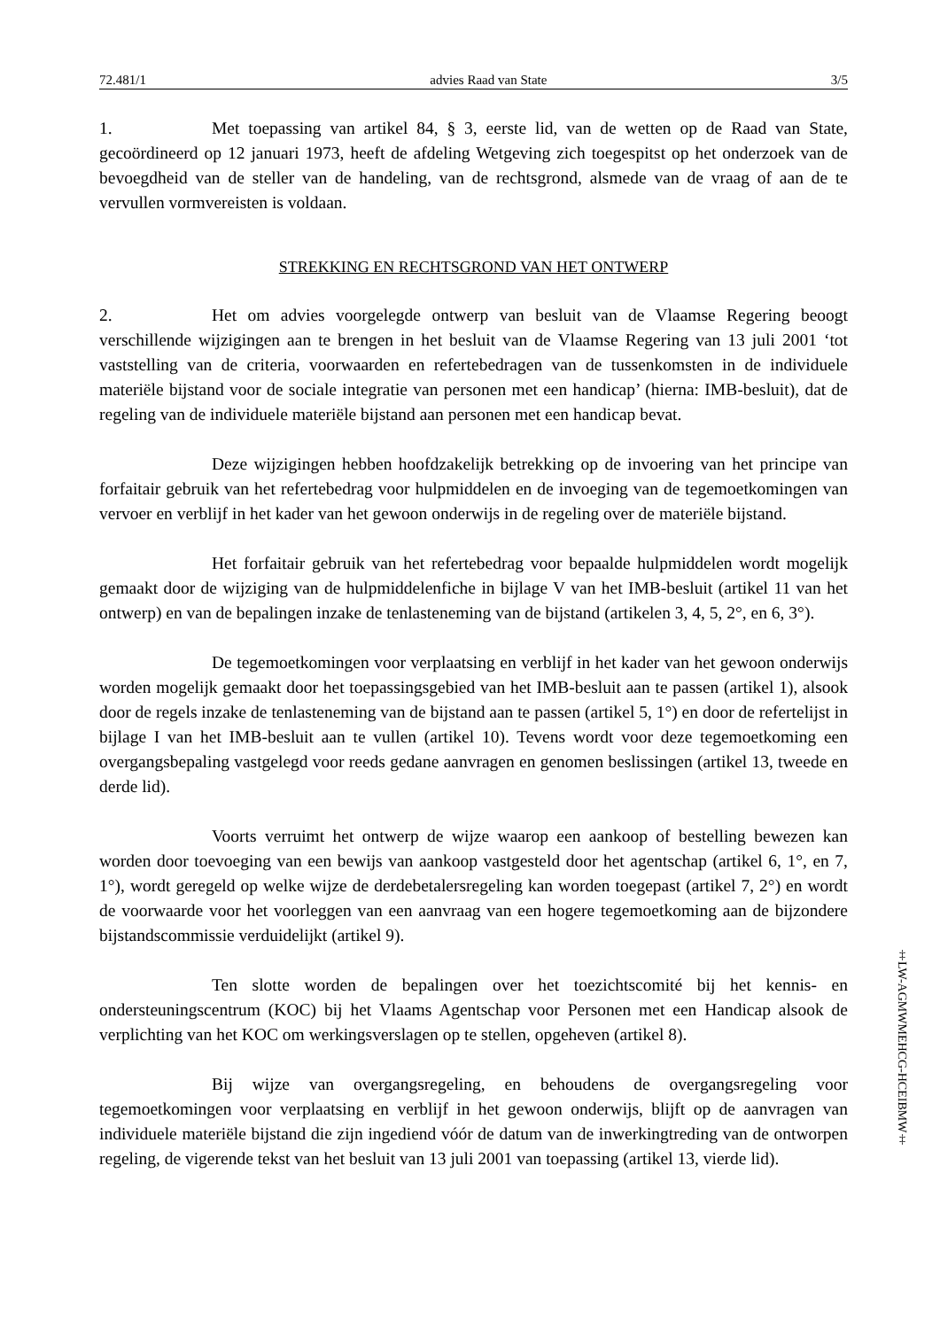72.481/1 advies Raad van State 3/5
1. Met toepassing van artikel 84, § 3, eerste lid, van de wetten op de Raad van State, gecoördineerd op 12 januari 1973, heeft de afdeling Wetgeving zich toegespitst op het onderzoek van de bevoegdheid van de steller van de handeling, van de rechtsgrond, alsmede van de vraag of aan de te vervullen vormvereisten is voldaan.
STREKKING EN RECHTSGROND VAN HET ONTWERP
2. Het om advies voorgelegde ontwerp van besluit van de Vlaamse Regering beoogt verschillende wijzigingen aan te brengen in het besluit van de Vlaamse Regering van 13 juli 2001 ‘tot vaststelling van de criteria, voorwaarden en refertebedragen van de tussenkomsten in de individuele materiële bijstand voor de sociale integratie van personen met een handicap’ (hierna: IMB-besluit), dat de regeling van de individuele materiële bijstand aan personen met een handicap bevat.
Deze wijzigingen hebben hoofdzakelijk betrekking op de invoering van het principe van forfaitair gebruik van het refertebedrag voor hulpmiddelen en de invoeging van de tegemoetkomingen van vervoer en verblijf in het kader van het gewoon onderwijs in de regeling over de materiële bijstand.
Het forfaitair gebruik van het refertebedrag voor bepaalde hulpmiddelen wordt mogelijk gemaakt door de wijziging van de hulpmiddelenfiche in bijlage V van het IMB-besluit (artikel 11 van het ontwerp) en van de bepalingen inzake de tenlasteneming van de bijstand (artikelen 3, 4, 5, 2°, en 6, 3°).
De tegemoetkomingen voor verplaatsing en verblijf in het kader van het gewoon onderwijs worden mogelijk gemaakt door het toepassingsgebied van het IMB-besluit aan te passen (artikel 1), alsook door de regels inzake de tenlasteneming van de bijstand aan te passen (artikel 5, 1°) en door de refertelijst in bijlage I van het IMB-besluit aan te vullen (artikel 10). Tevens wordt voor deze tegemoetkoming een overgangsbepaling vastgelegd voor reeds gedane aanvragen en genomen beslissingen (artikel 13, tweede en derde lid).
Voorts verruimt het ontwerp de wijze waarop een aankoop of bestelling bewezen kan worden door toevoeging van een bewijs van aankoop vastgesteld door het agentschap (artikel 6, 1°, en 7, 1°), wordt geregeld op welke wijze de derdebetalersregeling kan worden toegepast (artikel 7, 2°) en wordt de voorwaarde voor het voorleggen van een aanvraag van een hogere tegemoetkoming aan de bijzondere bijstandscommissie verduidelijkt (artikel 9).
Ten slotte worden de bepalingen over het toezichtscomité bij het kennis- en ondersteuningscentrum (KOC) bij het Vlaams Agentschap voor Personen met een Handicap alsook de verplichting van het KOC om werkingsverslagen op te stellen, opgeheven (artikel 8).
Bij wijze van overgangsregeling, en behoudens de overgangsregeling voor tegemoetkomingen voor verplaatsing en verblijf in het gewoon onderwijs, blijft op de aanvragen van individuele materiële bijstand die zijn ingediend vóór de datum van de inwerkingtreding van de ontworpen regeling, de vigerende tekst van het besluit van 13 juli 2001 van toepassing (artikel 13, vierde lid).
‡LW-AGMWMEHCG-HCEIBMW‡